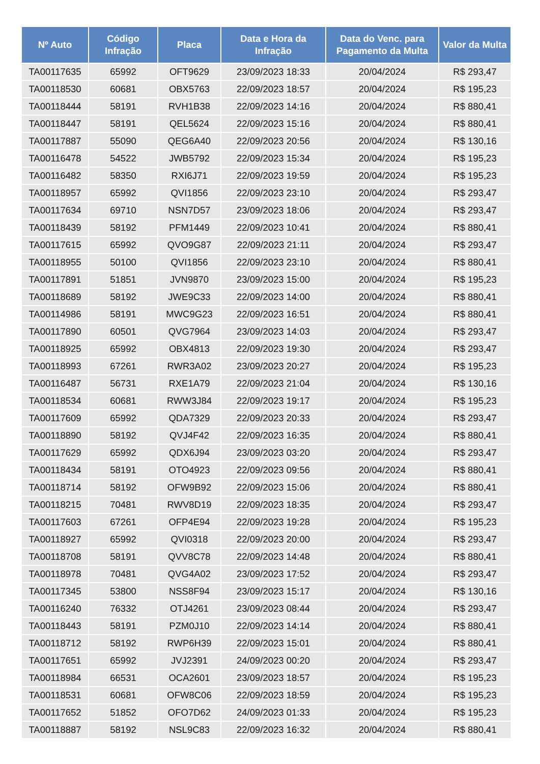| Nº Auto | Código Infração | Placa | Data e Hora da Infração | Data do Venc. para Pagamento da Multa | Valor da Multa |
| --- | --- | --- | --- | --- | --- |
| TA00117635 | 65992 | OFT9629 | 23/09/2023 18:33 | 20/04/2024 | R$ 293,47 |
| TA00118530 | 60681 | OBX5763 | 22/09/2023 18:57 | 20/04/2024 | R$ 195,23 |
| TA00118444 | 58191 | RVH1B38 | 22/09/2023 14:16 | 20/04/2024 | R$ 880,41 |
| TA00118447 | 58191 | QEL5624 | 22/09/2023 15:16 | 20/04/2024 | R$ 880,41 |
| TA00117887 | 55090 | QEG6A40 | 22/09/2023 20:56 | 20/04/2024 | R$ 130,16 |
| TA00116478 | 54522 | JWB5792 | 22/09/2023 15:34 | 20/04/2024 | R$ 195,23 |
| TA00116482 | 58350 | RXI6J71 | 22/09/2023 19:59 | 20/04/2024 | R$ 195,23 |
| TA00118957 | 65992 | QVI1856 | 22/09/2023 23:10 | 20/04/2024 | R$ 293,47 |
| TA00117634 | 69710 | NSN7D57 | 23/09/2023 18:06 | 20/04/2024 | R$ 293,47 |
| TA00118439 | 58192 | PFM1449 | 22/09/2023 10:41 | 20/04/2024 | R$ 880,41 |
| TA00117615 | 65992 | QVO9G87 | 22/09/2023 21:11 | 20/04/2024 | R$ 293,47 |
| TA00118955 | 50100 | QVI1856 | 22/09/2023 23:10 | 20/04/2024 | R$ 880,41 |
| TA00117891 | 51851 | JVN9870 | 23/09/2023 15:00 | 20/04/2024 | R$ 195,23 |
| TA00118689 | 58192 | JWE9C33 | 22/09/2023 14:00 | 20/04/2024 | R$ 880,41 |
| TA00114986 | 58191 | MWC9G23 | 22/09/2023 16:51 | 20/04/2024 | R$ 880,41 |
| TA00117890 | 60501 | QVG7964 | 23/09/2023 14:03 | 20/04/2024 | R$ 293,47 |
| TA00118925 | 65992 | OBX4813 | 22/09/2023 19:30 | 20/04/2024 | R$ 293,47 |
| TA00118993 | 67261 | RWR3A02 | 23/09/2023 20:27 | 20/04/2024 | R$ 195,23 |
| TA00116487 | 56731 | RXE1A79 | 22/09/2023 21:04 | 20/04/2024 | R$ 130,16 |
| TA00118534 | 60681 | RWW3J84 | 22/09/2023 19:17 | 20/04/2024 | R$ 195,23 |
| TA00117609 | 65992 | QDA7329 | 22/09/2023 20:33 | 20/04/2024 | R$ 293,47 |
| TA00118890 | 58192 | QVJ4F42 | 22/09/2023 16:35 | 20/04/2024 | R$ 880,41 |
| TA00117629 | 65992 | QDX6J94 | 23/09/2023 03:20 | 20/04/2024 | R$ 293,47 |
| TA00118434 | 58191 | OTO4923 | 22/09/2023 09:56 | 20/04/2024 | R$ 880,41 |
| TA00118714 | 58192 | OFW9B92 | 22/09/2023 15:06 | 20/04/2024 | R$ 880,41 |
| TA00118215 | 70481 | RWV8D19 | 22/09/2023 18:35 | 20/04/2024 | R$ 293,47 |
| TA00117603 | 67261 | OFP4E94 | 22/09/2023 19:28 | 20/04/2024 | R$ 195,23 |
| TA00118927 | 65992 | QVI0318 | 22/09/2023 20:00 | 20/04/2024 | R$ 293,47 |
| TA00118708 | 58191 | QVV8C78 | 22/09/2023 14:48 | 20/04/2024 | R$ 880,41 |
| TA00118978 | 70481 | QVG4A02 | 23/09/2023 17:52 | 20/04/2024 | R$ 293,47 |
| TA00117345 | 53800 | NSS8F94 | 23/09/2023 15:17 | 20/04/2024 | R$ 130,16 |
| TA00116240 | 76332 | OTJ4261 | 23/09/2023 08:44 | 20/04/2024 | R$ 293,47 |
| TA00118443 | 58191 | PZM0J10 | 22/09/2023 14:14 | 20/04/2024 | R$ 880,41 |
| TA00118712 | 58192 | RWP6H39 | 22/09/2023 15:01 | 20/04/2024 | R$ 880,41 |
| TA00117651 | 65992 | JVJ2391 | 24/09/2023 00:20 | 20/04/2024 | R$ 293,47 |
| TA00118984 | 66531 | OCA2601 | 23/09/2023 18:57 | 20/04/2024 | R$ 195,23 |
| TA00118531 | 60681 | OFW8C06 | 22/09/2023 18:59 | 20/04/2024 | R$ 195,23 |
| TA00117652 | 51852 | OFO7D62 | 24/09/2023 01:33 | 20/04/2024 | R$ 195,23 |
| TA00118887 | 58192 | NSL9C83 | 22/09/2023 16:32 | 20/04/2024 | R$ 880,41 |